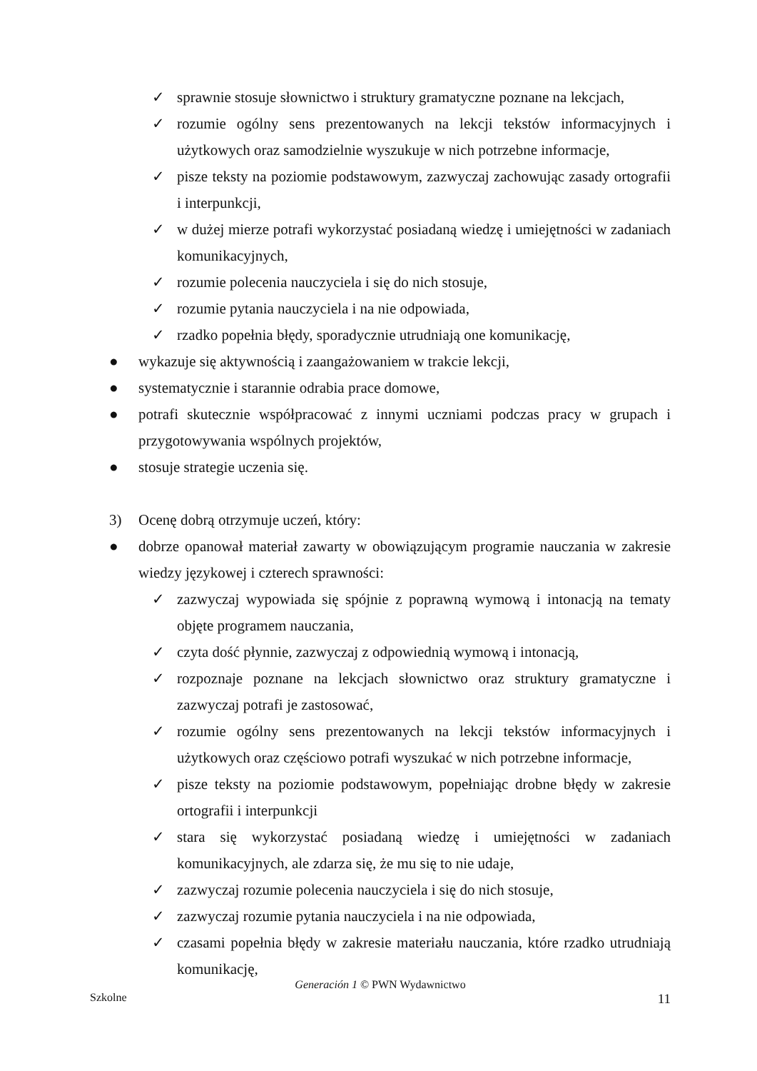✓ sprawnie stosuje słownictwo i struktury gramatyczne poznane na lekcjach,
✓ rozumie ogólny sens prezentowanych na lekcji tekstów informacyjnych i użytkowych oraz samodzielnie wyszukuje w nich potrzebne informacje,
✓ pisze teksty na poziomie podstawowym, zazwyczaj zachowując zasady ortografii i interpunkcji,
✓ w dużej mierze potrafi wykorzystać posiadaną wiedzę i umiejętności w zadaniach komunikacyjnych,
✓ rozumie polecenia nauczyciela i się do nich stosuje,
✓ rozumie pytania nauczyciela i na nie odpowiada,
✓ rzadko popełnia błędy, sporadycznie utrudniają one komunikację,
● wykazuje się aktywnością i zaangażowaniem w trakcie lekcji,
● systematycznie i starannie odrabia prace domowe,
● potrafi skutecznie współpracować z innymi uczniami podczas pracy w grupach i przygotowywania wspólnych projektów,
● stosuje strategie uczenia się.
3) Ocenę dobrą otrzymuje uczeń, który:
● dobrze opanował materiał zawarty w obowiązującym programie nauczania w zakresie wiedzy językowej i czterech sprawności:
✓ zazwyczaj wypowiada się spójnie z poprawną wymową i intonacją na tematy objęte programem nauczania,
✓ czyta dość płynnie, zazwyczaj z odpowiednią wymową i intonacją,
✓ rozpoznaje poznane na lekcjach słownictwo oraz struktury gramatyczne i zazwyczaj potrafi je zastosować,
✓ rozumie ogólny sens prezentowanych na lekcji tekstów informacyjnych i użytkowych oraz częściowo potrafi wyszukać w nich potrzebne informacje,
✓ pisze teksty na poziomie podstawowym, popełniając drobne błędy w zakresie ortografii i interpunkcji
✓ stara się wykorzystać posiadaną wiedzę i umiejętności w zadaniach komunikacyjnych, ale zdarza się, że mu się to nie udaje,
✓ zazwyczaj rozumie polecenia nauczyciela i się do nich stosuje,
✓ zazwyczaj rozumie pytania nauczyciela i na nie odpowiada,
✓ czasami popełnia błędy w zakresie materiału nauczania, które rzadko utrudniają komunikację,
Generación 1 © PWN Wydawnictwo
Szkolne 11